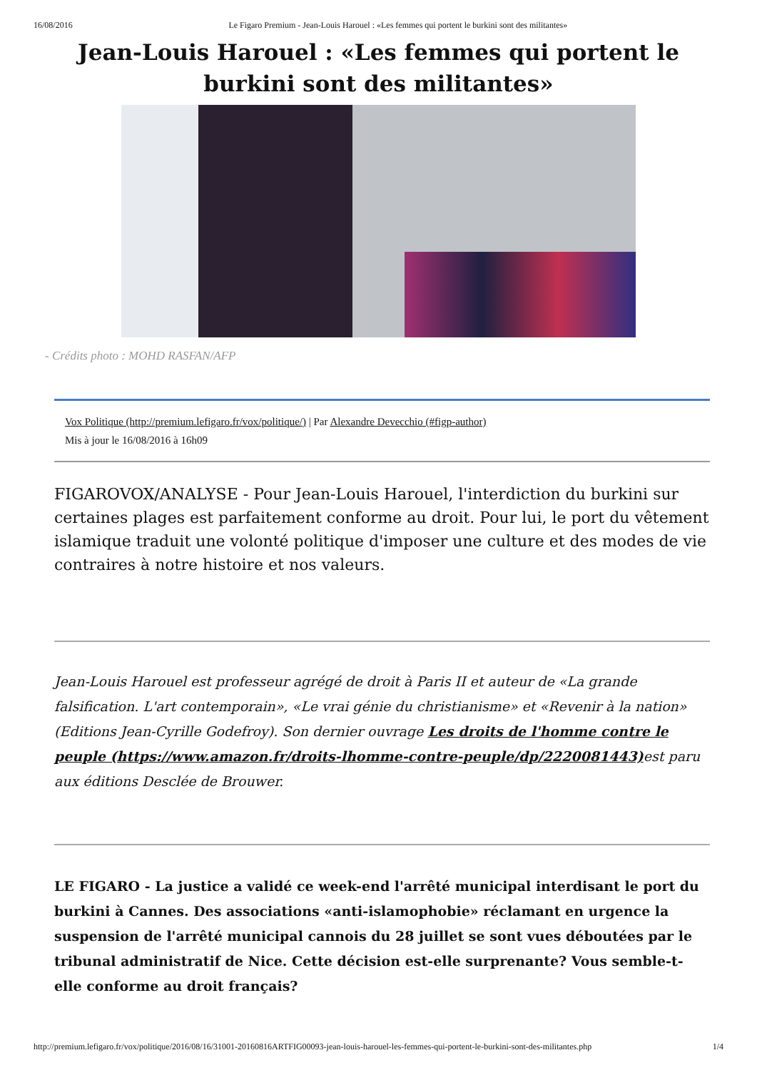16/08/2016 Le Figaro Premium - Jean-Louis Harouel : «Les femmes qui portent le burkini sont des militantes»
Jean-Louis Harouel : «Les femmes qui portent le burkini sont des militantes»
- Crédits photo : MOHD RASFAN/AFP
Vox Politique (http://premium.lefigaro.fr/vox/politique/) | Par Alexandre Devecchio (#figp-author)
Mis à jour le 16/08/2016 à 16h09
FIGAROVOX/ANALYSE - Pour Jean-Louis Harouel, l'interdiction du burkini sur certaines plages est parfaitement conforme au droit. Pour lui, le port du vêtement islamique traduit une volonté politique d'imposer une culture et des modes de vie contraires à notre histoire et nos valeurs.
Jean-Louis Harouel est professeur agrégé de droit à Paris II et auteur de «La grande falsification. L'art contemporain», «Le vrai génie du christianisme» et «Revenir à la nation» (Editions Jean-Cyrille Godefroy). Son dernier ouvrage Les droits de l'homme contre le peuple (https://www.amazon.fr/droits-lhomme-contre-peuple/dp/2220081443) est paru aux éditions Desclée de Brouwer.
LE FIGARO - La justice a validé ce week-end l'arrêté municipal interdisant le port du burkini à Cannes. Des associations «anti-islamophobie» réclamant en urgence la suspension de l'arrêté municipal cannois du 28 juillet se sont vues déboutées par le tribunal administratif de Nice. Cette décision est-elle surprenante? Vous semble-t-elle conforme au droit français?
http://premium.lefigaro.fr/vox/politique/2016/08/16/31001-20160816ARTFIG00093-jean-louis-harouel-les-femmes-qui-portent-le-burkini-sont-des-militantes.php 1/4